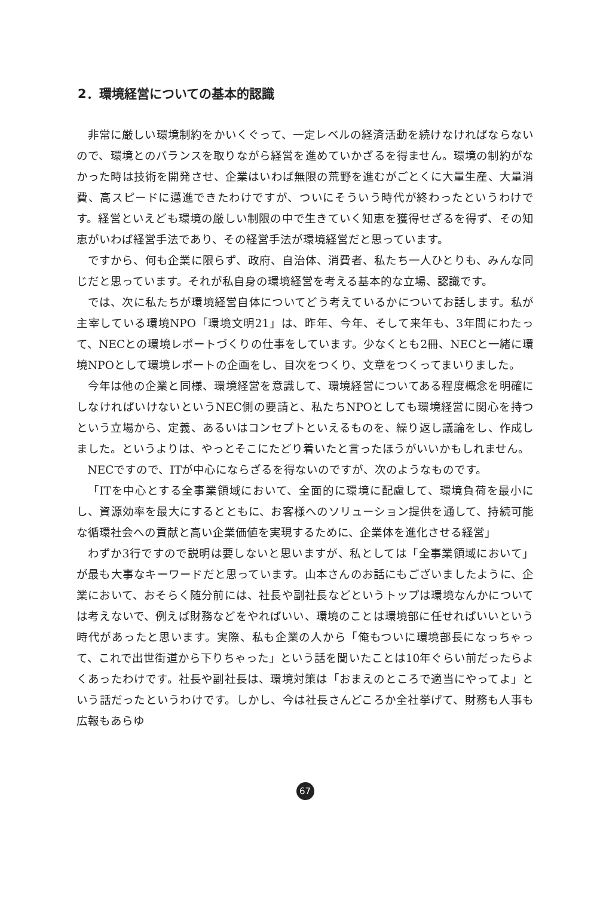2．環境経営についての基本的認識
非常に厳しい環境制約をかいくぐって、一定レベルの経済活動を続けなければならないので、環境とのバランスを取りながら経営を進めていかざるを得ません。環境の制約がなかった時は技術を開発させ、企業はいわば無限の荒野を進むがごとくに大量生産、大量消費、高スピードに邁進できたわけですが、ついにそういう時代が終わったというわけです。経営といえども環境の厳しい制限の中で生きていく知恵を獲得せざるを得ず、その知恵がいわば経営手法であり、その経営手法が環境経営だと思っています。
ですから、何も企業に限らず、政府、自治体、消費者、私たち一人ひとりも、みんな同じだと思っています。それが私自身の環境経営を考える基本的な立場、認識です。
では、次に私たちが環境経営自体についてどう考えているかについてお話します。私が主宰している環境NPO「環境文明21」は、昨年、今年、そして来年も、3年間にわたって、NECとの環境レポートづくりの仕事をしています。少なくとも2冊、NECと一緒に環境NPOとして環境レポートの企画をし、目次をつくり、文章をつくってまいりました。
今年は他の企業と同様、環境経営を意識して、環境経営についてある程度概念を明確にしなければいけないというNEC側の要請と、私たちNPOとしても環境経営に関心を持つという立場から、定義、あるいはコンセプトといえるものを、繰り返し議論をし、作成しました。というよりは、やっとそこにたどり着いたと言ったほうがいいかもしれません。
NECですので、ITが中心にならざるを得ないのですが、次のようなものです。
「ITを中心とする全事業領域において、全面的に環境に配慮して、環境負荷を最小にし、資源効率を最大にするとともに、お客様へのソリューション提供を通して、持続可能な循環社会への貢献と高い企業価値を実現するために、企業体を進化させる経営」
わずか3行ですので説明は要しないと思いますが、私としては「全事業領域において」が最も大事なキーワードだと思っています。山本さんのお話にもございましたように、企業において、おそらく随分前には、社長や副社長などというトップは環境なんかについては考えないで、例えば財務などをやればいい、環境のことは環境部に任せればいいという時代があったと思います。実際、私も企業の人から「俺もついに環境部長になっちゃって、これで出世街道から下りちゃった」という話を聞いたことは10年ぐらい前だったらよくあったわけです。社長や副社長は、環境対策は「おまえのところで適当にやってよ」という話だったというわけです。しかし、今は社長さんどころか全社挙げて、財務も人事も広報もあらゆ
67